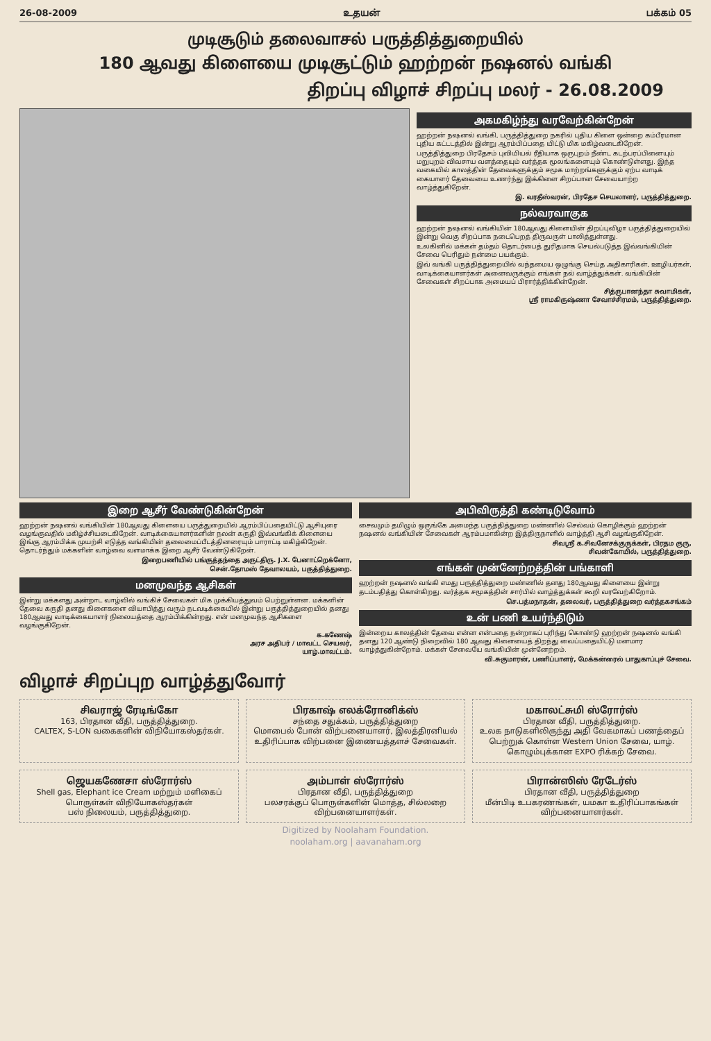26-08-2009 உதயன் பக்கம் 05
முடிசூடும் தலைவாசல் பருத்தித்துறையில்
180 ஆவது கிளையை முடிசூட்டும் ஹற்றன் நஷனல் வங்கி
திறப்பு விழாச் சிறப்பு மலர் - 26.08.2009
அகமகிழ்ந்து வரவேற்கின்றேன்
ஹற்றன் நஷனல் வங்கி, பருத்தித்துறை நகரில் புதிய கிளை ஒன்றை கம்பீரமான புதிய கட்டடத்தில் இன்று ஆரம்பிப்பதை யிட்டு மிக மகிழ்வடைகிறேன்.
பருத்தித்துறை பிரதேசம் புவியியல் ரீதியாக ஒருபுறம் நீண்ட கடற்பரப்பினையும் மறுபுறம் விவசாய வளத்தையும் வர்த்தக மூலங்களையும் கொண்டுள்ளது. இந்த வகையில் காலத்தின் தேவைகளுக்கும் சமூக மாற்றங்களுக்கும் ஏற்ப வாடிக் கையாளர் தேவையை உணர்ந்து இக்கிளை சிறப்பான சேவையாற்ற வாழ்த்துகிறேன்.
இ. வரதீஸ்வரன், பிரதேச செயலாளர், பருத்தித்துறை.
நல்வரவாகுக
ஹற்றன் நஷனல் வங்கியின் 180ஆவது கிளையின் திறப்புவிழா பருத்தித்துறையில் இன்று வெகு சிறப்பாக நடைபெறத் திருவருள் பாலித்துள்ளது.
உலகினில் மக்கள் தம்தம் தொடர்பைத் துரிதமாக செயல்படுத்த இவ்வங்கியின் சேவை பெரிதும் நன்மை பயக்கும்.
இவ் வங்கி பருத்தித்துறையில் வந்தமைய ஒழுங்கு செய்த அதிகாரிகள், ஊழியர்கள், வாடிக்கையாளர்கள் அனைவருக்கும் எங்கள் நல் வாழ்த்துக்கள். வங்கியின் சேவைகள் சிறப்பாக அமையப் பிரார்த்திக்கின்றேன்.
சித்ருபானந்தா சுவாமிகள்,
ஸ்ரீ ராமகிருஷ்ணா சேவாச்சிரமம், பருத்தித்துறை.
இறை ஆசீர் வேண்டுகின்றேன்
ஹற்றன் நஷனல் வங்கியின் 180ஆவது கிளையை பருத்துறையில் ஆரம்பிப்பதையிட்டு ஆசியுரை வழங்குவதில் மகிழ்ச்சியடைகிறேன். வாடிக்கையாளர்களின் நலன் கருதி இவ்வங்கிக் கிளையை இங்கு ஆரம்பிக்க முயற்சி எடுத்த வங்கியின் தலைமைப்பீடத்தினரையும் பாராட்டி மகிழ்கிறேன். தொடர்ந்தும் மக்களின் வாழ்வை வளமாக்க இறை ஆசீர் வேண்டுகிறேன்.
இறைபணியில் பங்குத்தந்தை அருட்திரு. J.X. பேனாட்றெக்னோ,
சென்.தோமஸ் தேவாலயம், பருத்தித்துறை.
மனமுவந்த ஆசிகள்
இன்று மக்களது அன்றாட வாழ்வில் வங்கிச் சேவைகள் மிக முக்கியத்துவம் பெற்றுள்ளன. மக்களின் தேவை கருதி தனது கிளைகளை வியாபித்து வரும் நடவடிக்கையில் இன்று பருத்தித்துறையில் தனது 180ஆவது வாடிக்கையாளர் நிலையத்தை ஆரம்பிக்கின்றது. என் மனமுவந்த ஆசிகளை வழங்குகிறேன்.
க.கணேஷ்
அரச அதிபர் / மாவட்ட செயலர்,
யாழ்.மாவட்டம்.
அபிவிருத்தி கண்டிடுவோம்
சைவமும் தமிழும் ஒருங்கே அமைந்த பருத்தித்துறை மண்ணில் செல்வம் கொழிக்கும் ஹற்றன் நஷனல் வங்கியின் சேவைகள் ஆரம்பமாகின்ற இத்திருநாளில் வாழ்த்தி ஆசி வழங்குகிறேன்.
சிவஸ்ரீ க.சிவனேசக்குருக்கள், பிரதம குரு,
சிவன்கோயில், பருத்தித்துறை.
எங்கள் முன்னேற்றத்தின் பங்காளி
ஹற்றன் நஷனல் வங்கி எமது பருத்தித்துறை மண்ணில் தனது 180ஆவது கிளையை இன்று தடம்பதித்து கொள்கிறது. வர்த்தக சமூகத்தின் சார்பில் வாழ்த்துக்கள் கூறி வரவேற்கிறோம்.
செ.பத்மநாதன், தலைவர், பருத்தித்துறை வர்த்தகசங்கம்
உன் பணி உயர்ந்திடும்
இன்றைய காலத்தின் தேவை என்ன என்பதை நன்றாகப் புரிந்து கொண்டு ஹற்றன் நஷனல் வங்கி தனது 120 ஆண்டு நிறைவில் 180 ஆவது கிளையைத் திறந்து வைப்பதையிட்டு மனமார வாழ்த்துகின்றோம். மக்கள் சேவையே வங்கியின் முன்னேற்றம்.
வி.சுகுமாரன், பணிப்பாளர், மேக்கன்ரைல் பாதுகாப்புச் சேவை.
விழாச் சிறப்புற வாழ்த்துவோர்
சிவராஜ் ரேடிங்கோ
163, பிரதான வீதி, பருத்தித்துறை.
CALTEX, S-LON வகைகளின் விநியோகஸ்தர்கள்.
பிரகாஷ் எலக்ரோனிக்ஸ்
சந்தை சதுக்கம், பருத்தித்துறை
மொபைல் போன் விற்பனையாளர், இலத்திரனியல் உதிரிப்பாக விற்பனை இணையத்தளச் சேவைகள்.
மகாலட்சுமி ஸ்ரோர்ஸ்
பிரதான வீதி, பருத்தித்துறை.
உலக நாடுகளிலிருந்து அதி வேகமாகப் பணத்தைப் பெற்றுக் கொள்ள Western Union சேவை, யாழ். கொழும்புக்கான EXPO ரிக்கற் சேவை.
ஜெயகணேசா ஸ்ரோர்ஸ்
Shell gas, Elephant ice Cream மற்றும் மளிகைப் பொருள்கள் விநியோகஸ்தர்கள்
பஸ் நிலையம், பருத்தித்துறை.
அம்பாள் ஸ்ரோர்ஸ்
பிரதான வீதி, பருத்தித்துறை
பலசரக்குப் பொருள்களின் மொத்த, சில்லறை விற்பனையாளர்கள்.
பிரான்ஸிஸ் ரேடேர்ஸ்
பிரதான வீதி, பருத்தித்துறை
மீன்பிடி உபகரணங்கள், யமகா உதிரிப்பாகங்கள் விற்பனையாளர்கள்.
Digitized by Noolaham Foundation.
noolaham.org | aavanaham.org